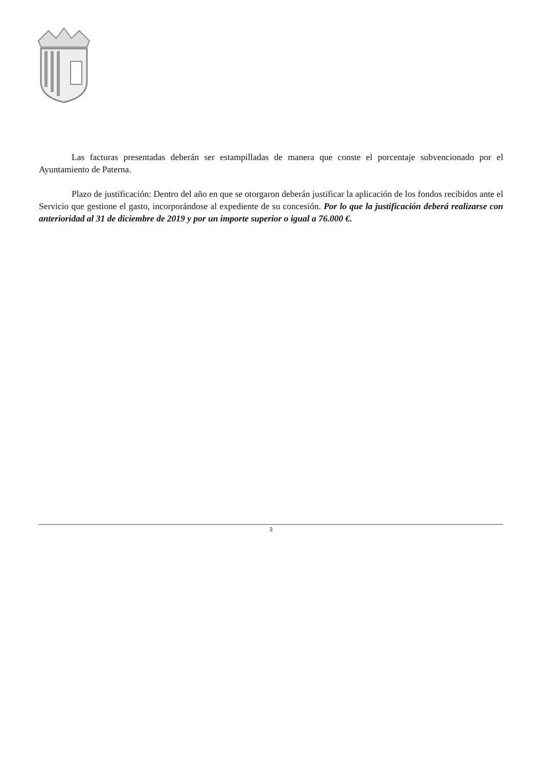Las facturas presentadas deberán ser estampilladas de manera que conste el porcentaje subvencionado por el Ayuntamiento de Paterna.
Plazo de justificación: Dentro del año en que se otorgaron deberán justificar la aplicación de los fondos recibidos ante el Servicio que gestione el gasto, incorporándose al expediente de su concesión. Por lo que la justificación deberá realizarse con anterioridad al 31 de diciembre de 2019 y por un importe superior o igual a 76.000 €.
3